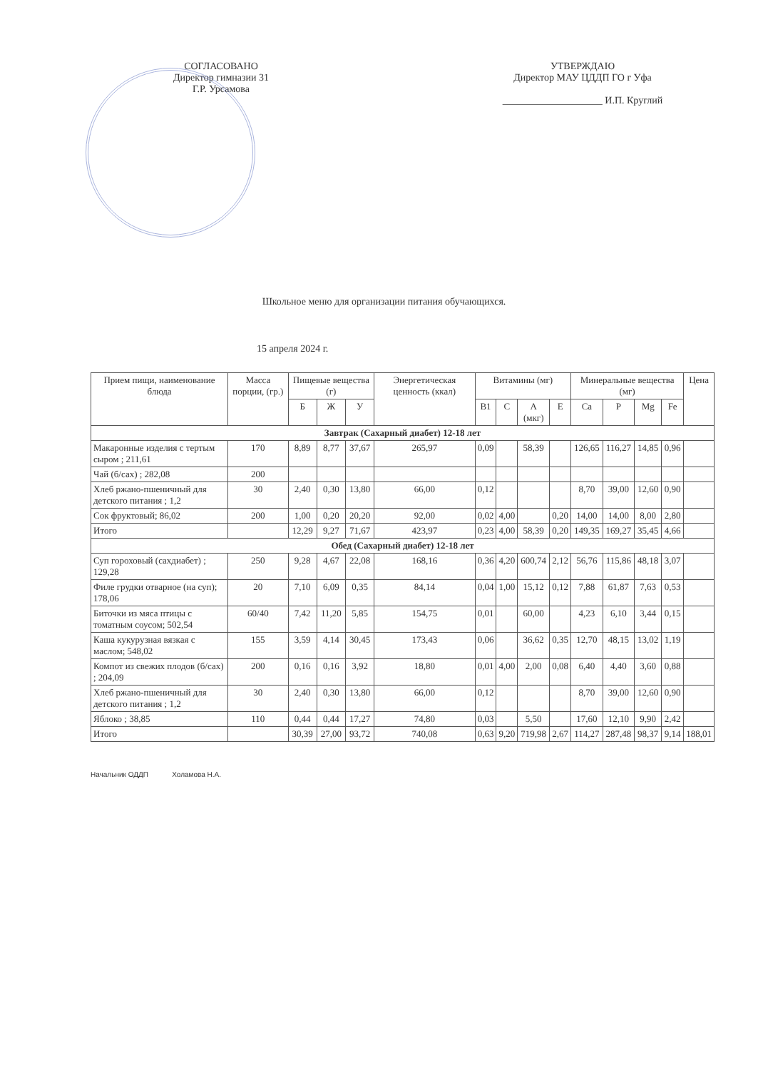СОГЛАСОВАНО
Директор гимназии 31
Г.Р. Урсамова
УТВЕРЖДАЮ
Директор МАУ ЦДДП ГО г Уфа
____________________ И.П. Круглий
Школьное меню для организации питания обучающихся.
15 апреля 2024 г.
| Прием пищи, наименование блюда | Масса порции, (гр.) | Пищевые вещества (г) | | | Энергетическая ценность (ккал) | Витамины (мг) | | | | Минеральные вещества (мг) | | | | Цена |
| --- | --- | --- | --- | --- | --- | --- | --- | --- | --- | --- | --- | --- | --- | --- |
| | | Б | Ж | У | | B1 | C | A (мкг) | E | Ca | P | Mg | Fe | |
| Завтрак (Сахарный диабет) 12-18 лет | | | | | | | | | | | | | | |
| Макаронные изделия с тертым сыром ; 211,61 | 170 | 8,89 | 8,77 | 37,67 | 265,97 | 0,09 | | 58,39 | | 126,65 | 116,27 | 14,85 | 0,96 | |
| Чай (б/сах) ; 282,08 | 200 | | | | | | | | | | | | | |
| Хлеб ржано-пшеничный для детского питания ; 1,2 | 30 | 2,40 | 0,30 | 13,80 | 66,00 | 0,12 | | | | 8,70 | 39,00 | 12,60 | 0,90 | |
| Сок фруктовый; 86,02 | 200 | 1,00 | 0,20 | 20,20 | 92,00 | 0,02 | 4,00 | | 0,20 | 14,00 | 14,00 | 8,00 | 2,80 | |
| Итого | | 12,29 | 9,27 | 71,67 | 423,97 | 0,23 | 4,00 | 58,39 | 0,20 | 149,35 | 169,27 | 35,45 | 4,66 | |
| Обед (Сахарный диабет) 12-18 лет | | | | | | | | | | | | | | |
| Суп гороховый (сахдиабет) ; 129,28 | 250 | 9,28 | 4,67 | 22,08 | 168,16 | 0,36 | 4,20 | 600,74 | 2,12 | 56,76 | 115,86 | 48,18 | 3,07 | |
| Филе грудки отварное (на суп); 178,06 | 20 | 7,10 | 6,09 | 0,35 | 84,14 | 0,04 | 1,00 | 15,12 | 0,12 | 7,88 | 61,87 | 7,63 | 0,53 | |
| Биточки из мяса птицы с томатным соусом; 502,54 | 60/40 | 7,42 | 11,20 | 5,85 | 154,75 | 0,01 | | 60,00 | | 4,23 | 6,10 | 3,44 | 0,15 | |
| Каша кукурузная вязкая с маслом; 548,02 | 155 | 3,59 | 4,14 | 30,45 | 173,43 | 0,06 | | 36,62 | 0,35 | 12,70 | 48,15 | 13,02 | 1,19 | |
| Компот из свежих плодов (б/сах) ; 204,09 | 200 | 0,16 | 0,16 | 3,92 | 18,80 | 0,01 | 4,00 | 2,00 | 0,08 | 6,40 | 4,40 | 3,60 | 0,88 | |
| Хлеб ржано-пшеничный для детского питания ; 1,2 | 30 | 2,40 | 0,30 | 13,80 | 66,00 | 0,12 | | | | 8,70 | 39,00 | 12,60 | 0,90 | |
| Яблоко ; 38,85 | 110 | 0,44 | 0,44 | 17,27 | 74,80 | 0,03 | | 5,50 | | 17,60 | 12,10 | 9,90 | 2,42 | |
| Итого | | 30,39 | 27,00 | 93,72 | 740,08 | 0,63 | 9,20 | 719,98 | 2,67 | 114,27 | 287,48 | 98,37 | 9,14 | 188,01 |
Начальник ОДДП Холамова Н.А.